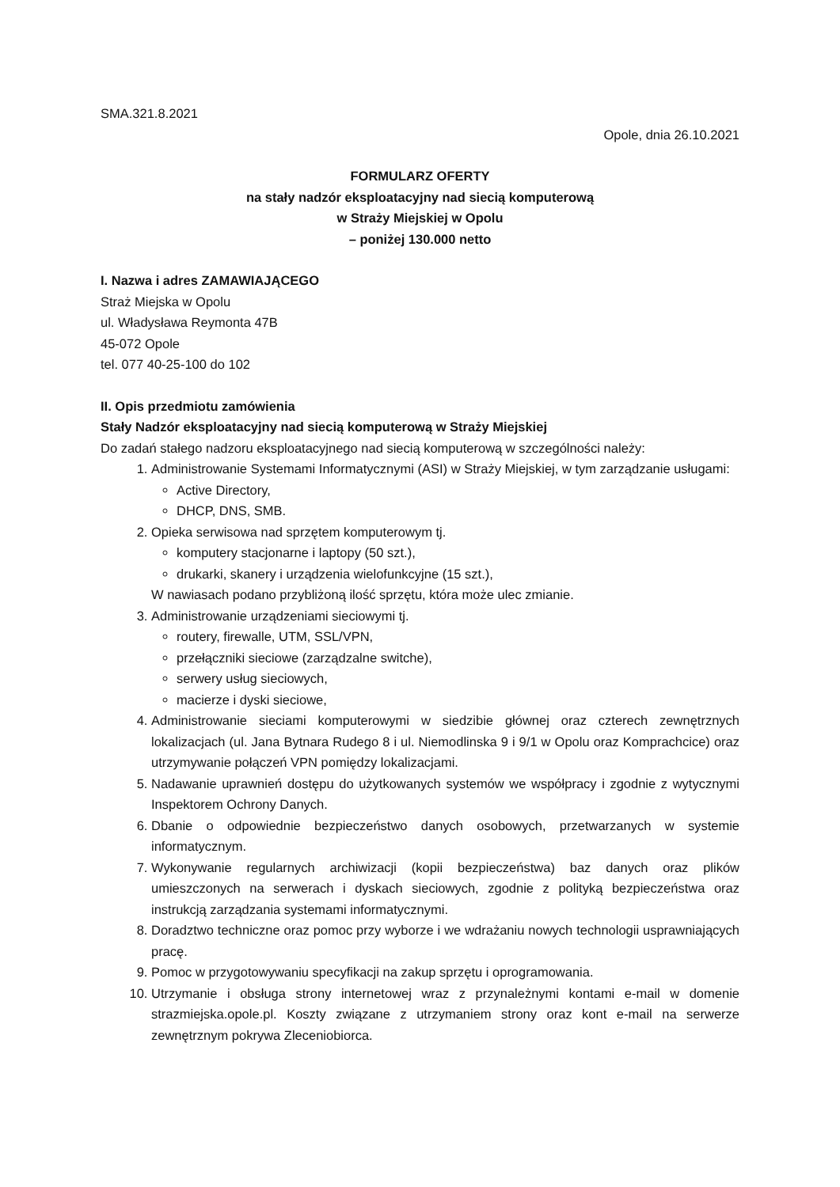SMA.321.8.2021
Opole, dnia 26.10.2021
FORMULARZ OFERTY
na stały nadzór eksploatacyjny nad siecią komputerową
w Straży Miejskiej w Opolu
– poniżej 130.000 netto
I. Nazwa i adres ZAMAWIAJĄCEGO
Straż Miejska w Opolu
ul. Władysława Reymonta 47B
45-072 Opole
tel. 077 40-25-100 do 102
II. Opis przedmiotu zamówienia
Stały Nadzór eksploatacyjny nad siecią komputerową w Straży Miejskiej
Do zadań stałego nadzoru eksploatacyjnego nad siecią komputerową w szczególności należy:
1. Administrowanie Systemami Informatycznymi (ASI) w Straży Miejskiej, w tym zarządzanie usługami:
Active Directory,
DHCP, DNS, SMB.
2. Opieka serwisowa nad sprzętem komputerowym tj.
komputery stacjonarne i laptopy (50 szt.),
drukarki, skanery i urządzenia wielofunkcyjne (15 szt.),
W nawiasach podano przybliżoną ilość sprzętu, która może ulec zmianie.
3. Administrowanie urządzeniami sieciowymi tj.
routery, firewalle, UTM, SSL/VPN,
przełączniki sieciowe (zarządzalne switche),
serwery usług sieciowych,
macierze i dyski sieciowe,
4. Administrowanie sieciami komputerowymi w siedzibie głównej oraz czterech zewnętrznych lokalizacjach (ul. Jana Bytnara Rudego 8 i ul. Niemodlinska 9 i 9/1 w Opolu oraz Komprachcice) oraz utrzymywanie połączeń VPN pomiędzy lokalizacjami.
5. Nadawanie uprawnień dostępu do użytkowanych systemów we współpracy i zgodnie z wytycznymi Inspektorem Ochrony Danych.
6. Dbanie o odpowiednie bezpieczeństwo danych osobowych, przetwarzanych w systemie informatycznym.
7. Wykonywanie regularnych archiwizacji (kopii bezpieczeństwa) baz danych oraz plików umieszczonych na serwerach i dyskach sieciowych, zgodnie z polityką bezpieczeństwa oraz instrukcją zarządzania systemami informatycznymi.
8. Doradztwo techniczne oraz pomoc przy wyborze i we wdrażaniu nowych technologii usprawniających pracę.
9. Pomoc w przygotowywaniu specyfikacji na zakup sprzętu i oprogramowania.
10. Utrzymanie i obsługa strony internetowej wraz z przynależnymi kontami e-mail w domenie strazmiejska.opole.pl. Koszty związane z utrzymaniem strony oraz kont e-mail na serwerze zewnętrznym pokrywa Zleceniobiorca.